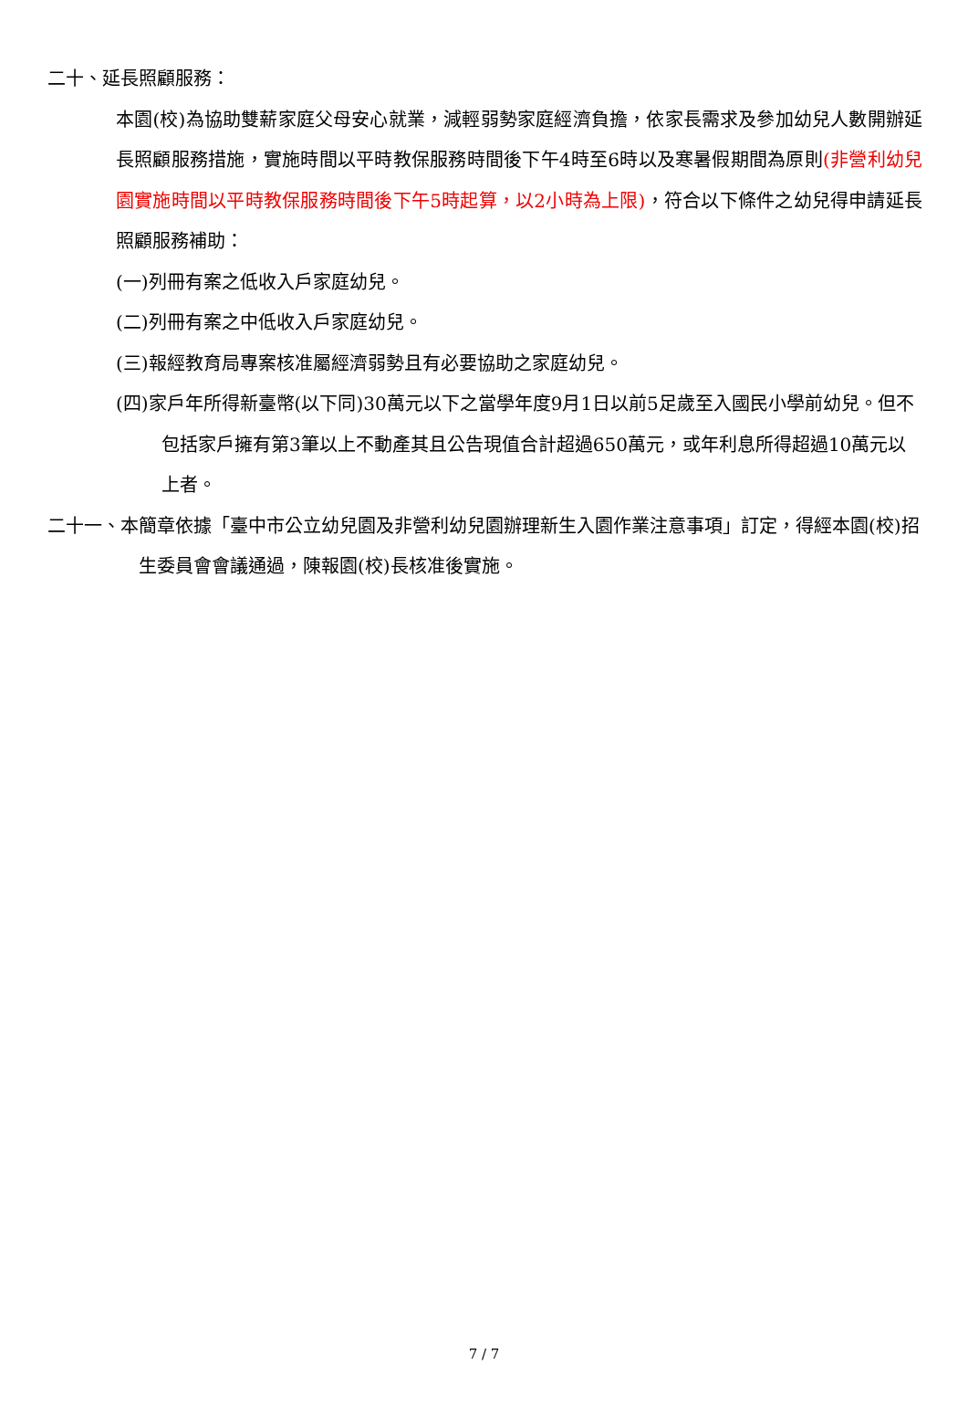二十、延長照顧服務：
本園(校)為協助雙薪家庭父母安心就業，減輕弱勢家庭經濟負擔，依家長需求及參加幼兒人數開辦延長照顧服務措施，實施時間以平時教保服務時間後下午4時至6時以及寒暑假期間為原則(非營利幼兒園實施時間以平時教保服務時間後下午5時起算，以2小時為上限)，符合以下條件之幼兒得申請延長照顧服務補助：
(一)列冊有案之低收入戶家庭幼兒。
(二)列冊有案之中低收入戶家庭幼兒。
(三)報經教育局專案核准屬經濟弱勢且有必要協助之家庭幼兒。
(四)家戶年所得新臺幣(以下同)30萬元以下之當學年度9月1日以前5足歲至入國民小學前幼兒。但不包括家戶擁有第3筆以上不動產其且公告現值合計超過650萬元，或年利息所得超過10萬元以上者。
二十一、本簡章依據「臺中市公立幼兒園及非營利幼兒園辦理新生入園作業注意事項」訂定，得經本園(校)招生委員會會議通過，陳報園(校)長核准後實施。
7 / 7